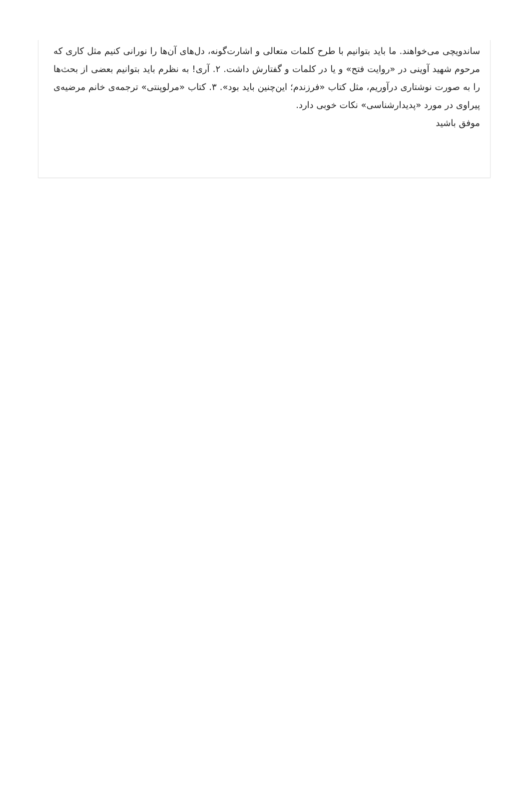ساندویچی می‌خواهند. ما باید بتوانیم با طرح کلمات متعالی و اشارت‌گونه، دل‌های آن‌ها را نورانی کنیم مثل کاری که مرحوم شهید آوینی در «روایت فتح» و یا در کلمات و گفتارش داشت. ۲. آری! به نظرم باید بتوانیم بعضی از بحث‌ها را به صورت نوشتاری درآوریم، مثل کتاب «فرزندم؛ این‌چنین باید بود». ۳. کتاب «مرلوپنتی» ترجمه‌ی خانم مرضیه‌ی پیراوی در مورد «پدیدارشناسی» نکات خوبی دارد.
موفق باشید